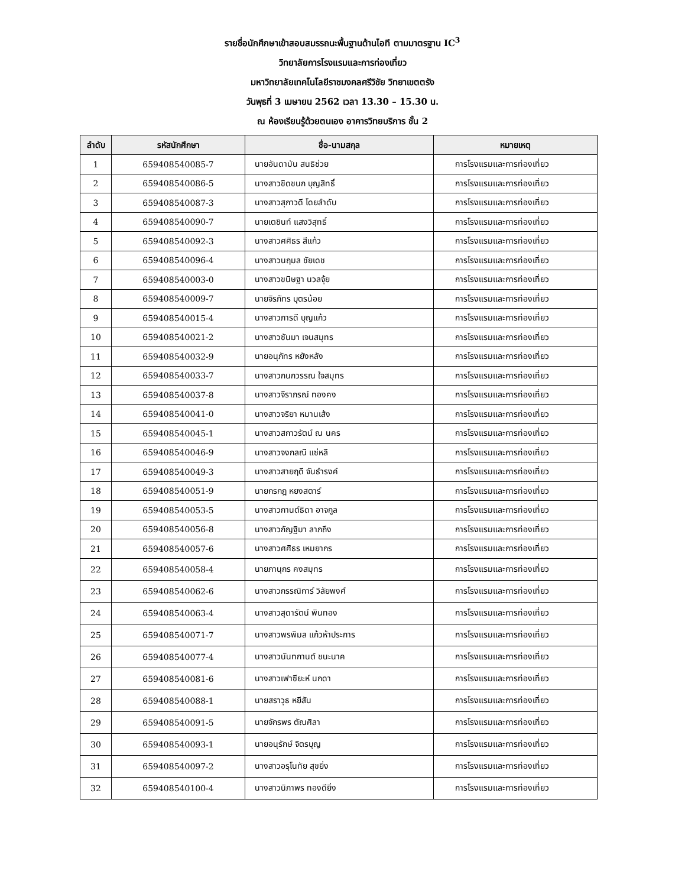รายชื่อนักศึกษาเข้าสอบสมรรถนะพื้นฐานด้านไอที ตามมาตรฐาน IC<sup>3</sup>
วิทยาลัยการโรงแรมและการท่องเที่ยว
มหาวิทยาลัยเทคโนโลยีราชมงคลศรีวิชัย วิทยาเขตตรัง
วันพุธที่ 3 เมษายน 2562 เวลา 13.30 – 15.30 น.
ณ ห้องเรียนรู้ด้วยตนเอง อาคารวิทยบริการ ชั้น 2
| ลำดับ | รหัสนักศึกษา | ชื่อ-นามสกุล | หมายเหตุ |
| --- | --- | --- | --- |
| 1 | 659408540085-7 | นายอันดามัน สนธิช่วย | การโรงแรมและการท่องเที่ยว |
| 2 | 659408540086-5 | นางสาวชิดชนก บุญสิทธิ์ | การโรงแรมและการท่องเที่ยว |
| 3 | 659408540087-3 | นางสาวสุภาวดี โดยลำดับ | การโรงแรมและการท่องเที่ยว |
| 4 | 659408540090-7 | นายเตชินท์ แสงวิสุทธิ์ | การโรงแรมและการท่องเที่ยว |
| 5 | 659408540092-3 | นางสาวศศิธร สีแก้ว | การโรงแรมและการท่องเที่ยว |
| 6 | 659408540096-4 | นางสาวนฤมล ชัยเดช | การโรงแรมและการท่องเที่ยว |
| 7 | 659408540003-0 | นางสาวขนิษฐา นวลจุ้ย | การโรงแรมและการท่องเที่ยว |
| 8 | 659408540009-7 | นายจิรภัทร บุตรน้อย | การโรงแรมและการท่องเที่ยว |
| 9 | 659408540015-4 | นางสาวภารดี บุญแก้ว | การโรงแรมและการท่องเที่ยว |
| 10 | 659408540021-2 | นางสาวซันมา เจนสมุทร | การโรงแรมและการท่องเที่ยว |
| 11 | 659408540032-9 | นายอนุภัทร หยังหลัง | การโรงแรมและการท่องเที่ยว |
| 12 | 659408540033-7 | นางสาวกนกวรรณ ใจสมุทร | การโรงแรมและการท่องเที่ยว |
| 13 | 659408540037-8 | นางสาวจิราภรณ์ ทองคง | การโรงแรมและการท่องเที่ยว |
| 14 | 659408540041-0 | นางสาวจริยา หมานเส้ง | การโรงแรมและการท่องเที่ยว |
| 15 | 659408540045-1 | นางสาวสกาวรัตน์ ณ นคร | การโรงแรมและการท่องเที่ยว |
| 16 | 659408540046-9 | นางสาวจงกลณี แซ่หลี | การโรงแรมและการท่องเที่ยว |
| 17 | 659408540049-3 | นางสาวสายฤดี จันธำรงค์ | การโรงแรมและการท่องเที่ยว |
| 18 | 659408540051-9 | นายกรกฎ หยงสตาร์ | การโรงแรมและการท่องเที่ยว |
| 19 | 659408540053-5 | นางสาวกานต์ธิดา อาจกูล | การโรงแรมและการท่องเที่ยว |
| 20 | 659408540056-8 | นางสาวกัญฐิมา ลาภถึง | การโรงแรมและการท่องเที่ยว |
| 21 | 659408540057-6 | นางสาวศศิธร เหมยากร | การโรงแรมและการท่องเที่ยว |
| 22 | 659408540058-4 | นายภานุกร คงสมุทร | การโรงแรมและการท่องเที่ยว |
| 23 | 659408540062-6 | นางสาวกรรณิการ์ วิลัยพงศ์ | การโรงแรมและการท่องเที่ยว |
| 24 | 659408540063-4 | นางสาวสุดารัตน์ พินทอง | การโรงแรมและการท่องเที่ยว |
| 25 | 659408540071-7 | นางสาวพรพิมล แก้วห้าประการ | การโรงแรมและการท่องเที่ยว |
| 26 | 659408540077-4 | นางสาวนันทกานต์ ชนะนาค | การโรงแรมและการท่องเที่ยว |
| 27 | 659408540081-6 | นางสาวเฟาซียะห์ นกดา | การโรงแรมและการท่องเที่ยว |
| 28 | 659408540088-1 | นายสราวุธ หยีสัน | การโรงแรมและการท่องเที่ยว |
| 29 | 659408540091-5 | นายจักรพร ตัณศิลา | การโรงแรมและการท่องเที่ยว |
| 30 | 659408540093-1 | นายอนุรักษ์ จิตรบุญ | การโรงแรมและการท่องเที่ยว |
| 31 | 659408540097-2 | นางสาวอรุโนทัย สุขยิ่ง | การโรงแรมและการท่องเที่ยว |
| 32 | 659408540100-4 | นางสาวนิภาพร ทองดียิ่ง | การโรงแรมและการท่องเที่ยว |